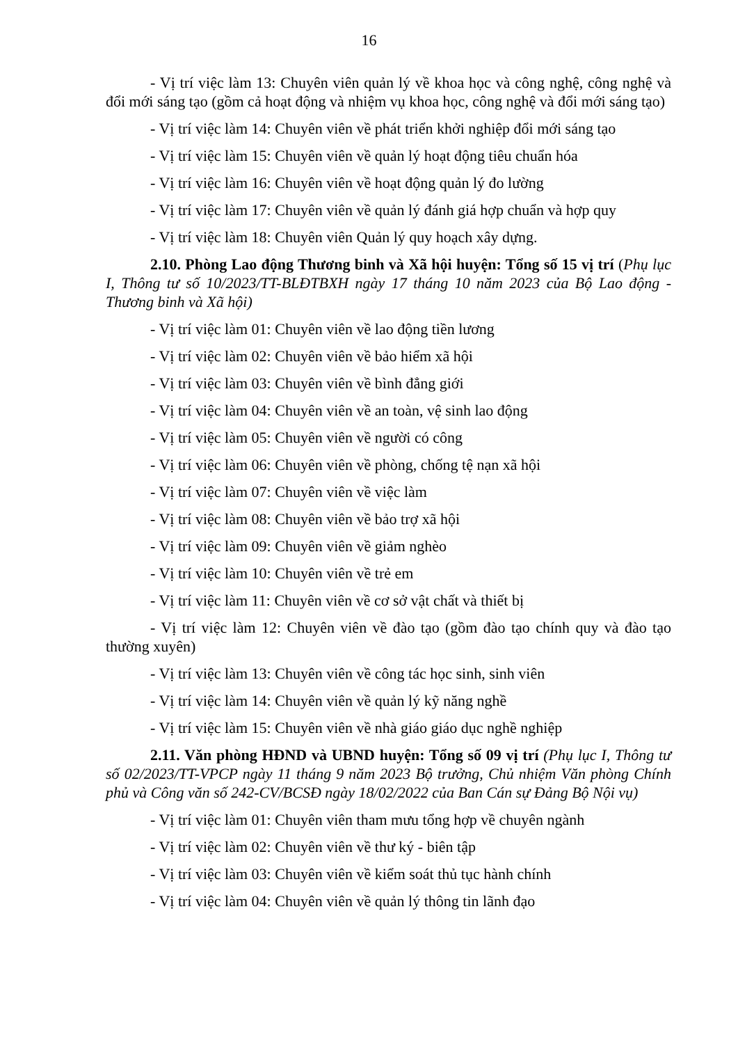16
- Vị trí việc làm 13: Chuyên viên quản lý về khoa học và công nghệ, công nghệ và đổi mới sáng tạo (gồm cả hoạt động và nhiệm vụ khoa học, công nghệ và đổi mới sáng tạo)
- Vị trí việc làm 14: Chuyên viên về phát triển khởi nghiệp đổi mới sáng tạo
- Vị trí việc làm 15: Chuyên viên về quản lý hoạt động tiêu chuẩn hóa
- Vị trí việc làm 16: Chuyên viên về hoạt động quản lý đo lường
- Vị trí việc làm 17: Chuyên viên về quản lý đánh giá hợp chuẩn và hợp quy
- Vị trí việc làm 18: Chuyên viên Quản lý quy hoạch xây dựng.
2.10. Phòng Lao động Thương binh và Xã hội huyện: Tổng số 15 vị trí (Phụ lục I, Thông tư số 10/2023/TT-BLĐTBXH ngày 17 tháng 10 năm 2023 của Bộ Lao động - Thương binh và Xã hội)
- Vị trí việc làm 01: Chuyên viên về lao động tiền lương
- Vị trí việc làm 02: Chuyên viên về bảo hiểm xã hội
- Vị trí việc làm 03: Chuyên viên về bình đẳng giới
- Vị trí việc làm 04: Chuyên viên về an toàn, vệ sinh lao động
- Vị trí việc làm 05: Chuyên viên về người có công
- Vị trí việc làm 06: Chuyên viên về phòng, chống tệ nạn xã hội
- Vị trí việc làm 07: Chuyên viên về việc làm
- Vị trí việc làm 08: Chuyên viên về bảo trợ xã hội
- Vị trí việc làm 09: Chuyên viên về giảm nghèo
- Vị trí việc làm 10: Chuyên viên về trẻ em
- Vị trí việc làm 11: Chuyên viên về cơ sở vật chất và thiết bị
- Vị trí việc làm 12: Chuyên viên về đào tạo (gồm đào tạo chính quy và đào tạo thường xuyên)
- Vị trí việc làm 13: Chuyên viên về công tác học sinh, sinh viên
- Vị trí việc làm 14: Chuyên viên về quản lý kỹ năng nghề
- Vị trí việc làm 15: Chuyên viên về nhà giáo giáo dục nghề nghiệp
2.11. Văn phòng HĐND và UBND huyện: Tổng số 09 vị trí (Phụ lục I, Thông tư số 02/2023/TT-VPCP ngày 11 tháng 9 năm 2023 Bộ trưởng, Chủ nhiệm Văn phòng Chính phủ và Công văn số 242-CV/BCSĐ ngày 18/02/2022 của Ban Cán sự Đảng Bộ Nội vụ)
- Vị trí việc làm 01: Chuyên viên tham mưu tổng hợp về chuyên ngành
- Vị trí việc làm 02: Chuyên viên về thư ký - biên tập
- Vị trí việc làm 03: Chuyên viên về kiểm soát thủ tục hành chính
- Vị trí việc làm 04: Chuyên viên về quản lý thông tin lãnh đạo